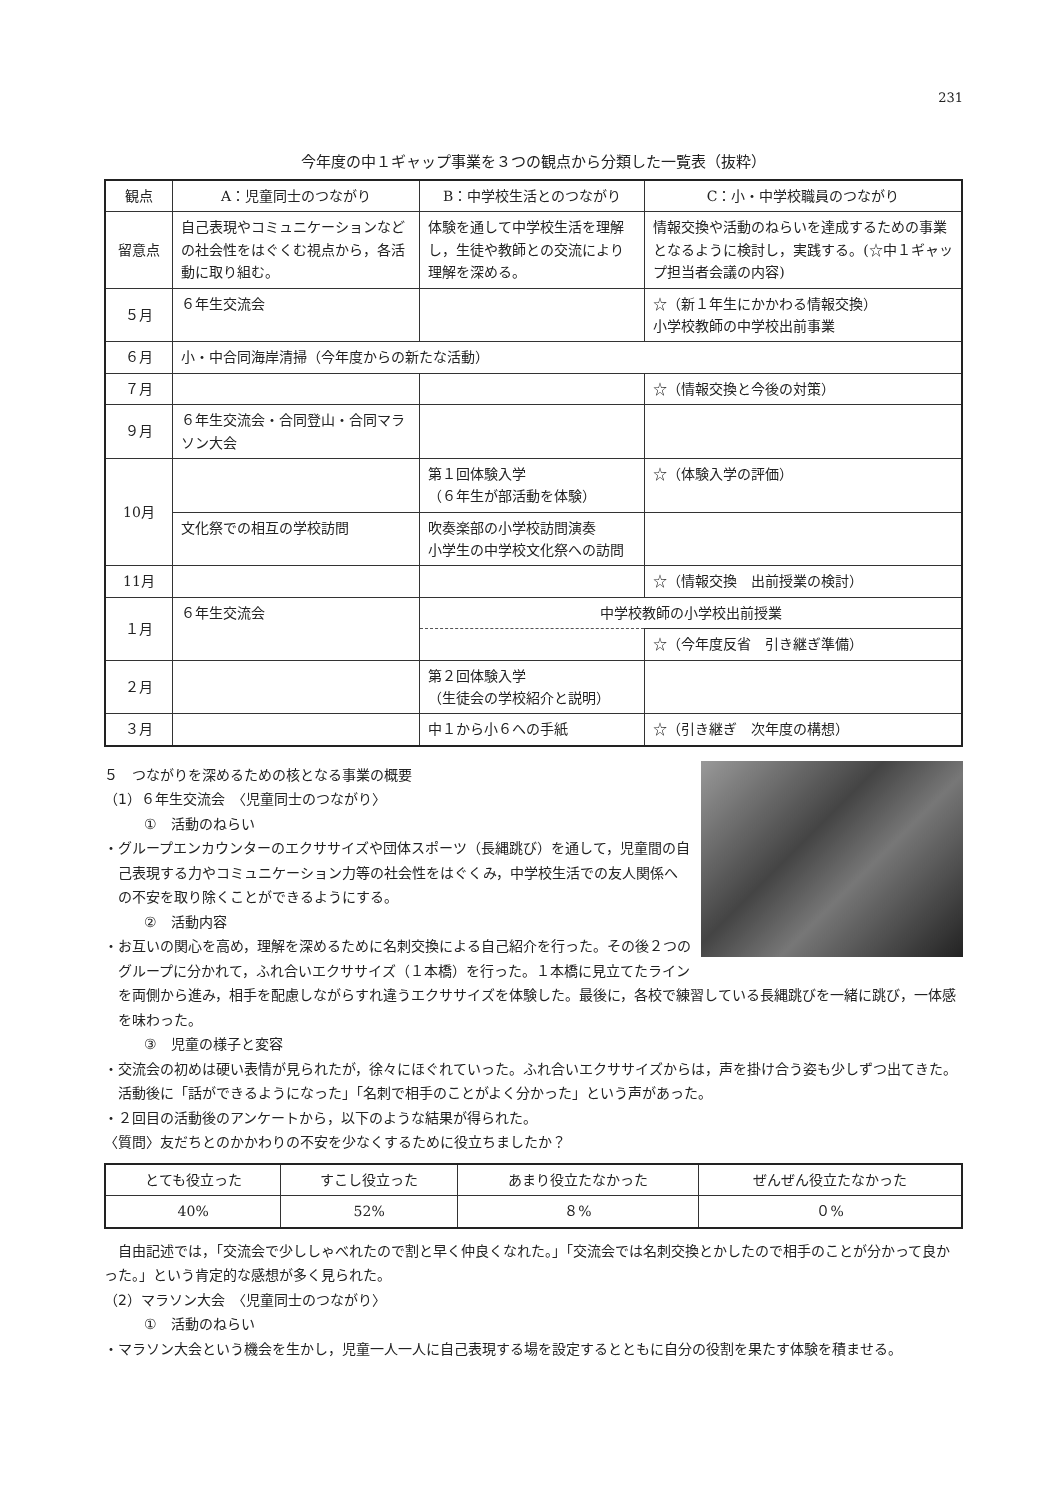231
今年度の中１ギャップ事業を３つの観点から分類した一覧表（抜粋）
| 観点 | A：児童同士のつながり | B：中学校生活とのつながり | C：小・中学校職員のつながり |
| --- | --- | --- | --- |
| 留意点 | 自己表現やコミュニケーションなどの社会性をはぐくむ視点から，各活動に取り組む。 | 体験を通して中学校生活を理解し，生徒や教師との交流により理解を深める。 | 情報交換や活動のねらいを達成するための事業となるように検討し，実践する。(☆中１ギャップ担当者会議の内容) |
| ５月 | ６年生交流会 | | ☆（新１年生にかかわる情報交換） 小学校教師の中学校出前事業 |
| ６月 | 小・中合同海岸清掃 （今年度からの新たな活動） | | |
| ７月 | | | ☆（情報交換と今後の対策） |
| ９月 | ６年生交流会・合同登山・合同マラソン大会 | | |
| 10月 | | 第１回体験入学 （６年生が部活動を体験） | ☆（体験入学の評価） |
| | 文化祭での相互の学校訪問 | 吹奏楽部の小学校訪問演奏 小学生の中学校文化祭への訪問 | |
| 11月 | | | ☆（情報交換 出前授業の検討） |
| １月 | ６年生交流会 | 中学校教師の小学校出前授業 | |
| | | | ☆（今年度反省 引き継ぎ準備） |
| ２月 | | 第２回体験入学 （生徒会の学校紹介と説明） | |
| ３月 | | 中１から小６への手紙 | ☆（引き継ぎ 次年度の構想） |
５　つながりを深めるための核となる事業の概要
（1）６年生交流会　〈児童同士のつながり〉
①　活動のねらい
・グループエンカウンターのエクササイズや団体スポーツ（長縄跳び）を通して，児童間の自己表現する力やコミュニケーション力等の社会性をはぐくみ，中学校生活での友人関係への不安を取り除くことができるようにする。
②　活動内容
・お互いの関心を高め，理解を深めるために名刺交換による自己紹介を行った。その後２つのグループに分かれて，ふれ合いエクササイズ（１本橋）を行った。１本橋に見立てたラインを両側から進み，相手を配慮しながらすれ違うエクササイズを体験した。最後に，各校で練習している長縄跳びを一緒に跳び，一体感を味わった。
③　児童の様子と変容
・交流会の初めは硬い表情が見られたが，徐々にほぐれていった。ふれ合いエクササイズからは，声を掛け合う姿も少しずつ出てきた。活動後に「話ができるようになった」「名刺で相手のことがよく分かった」という声があった。
・２回目の活動後のアンケートから，以下のような結果が得られた。
〈質問〉友だちとのかかわりの不安を少なくするために役立ちましたか？
| とても役立った | すこし役立った | あまり役立たなかった | ぜんぜん役立たなかった |
| 40% | 52% | ８% | ０% |
自由記述では，「交流会で少ししゃべれたので割と早く仲良くなれた。」「交流会では名刺交換とかしたので相手のことが分かって良かった。」という肯定的な感想が多く見られた。
（2）マラソン大会　〈児童同士のつながり〉
①　活動のねらい
・マラソン大会という機会を生かし，児童一人一人に自己表現する場を設定するとともに自分の役割を果たす体験を積ませる。